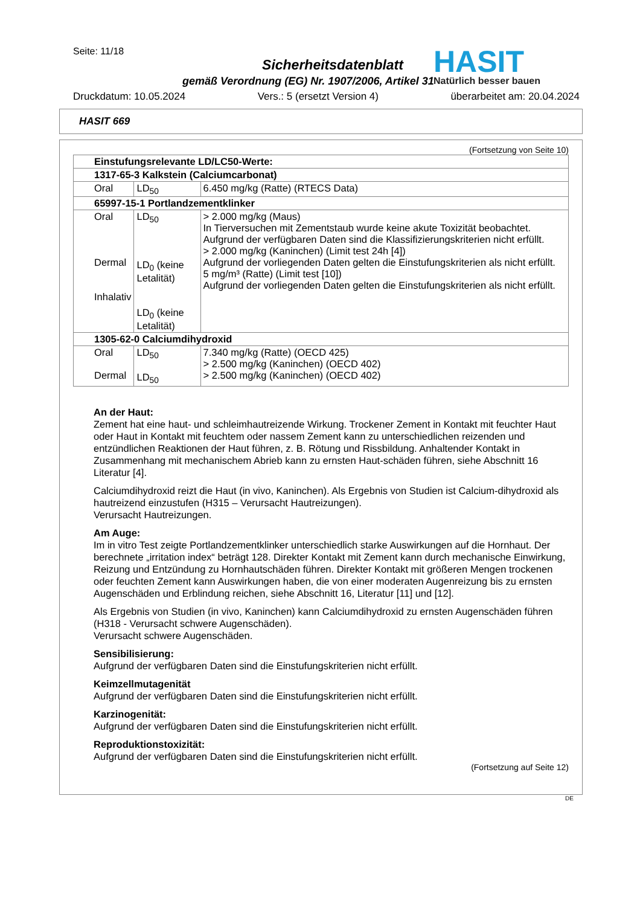Seite: 11/18
HASIT
Natürlich besser bauen
Sicherheitsdatenblatt
gemäß Verordnung (EG) Nr. 1907/2006, Artikel 31
Druckdatum: 10.05.2024 Vers.: 5 (ersetzt Version 4) überarbeitet am: 20.04.2024
HASIT 669
(Fortsetzung von Seite 10)
| Einstufungsrelevante LD/LC50-Werte: | | |
| 1317-65-3 Kalkstein (Calciumcarbonat) | | |
| Oral | LD<sub>50</sub> | 6.450 mg/kg (Ratte) (RTECS Data) |
| 65997-15-1 Portlandzementklinker | | |
| Oral Dermal Inhalativ | LD<sub>50</sub> LD<sub>0</sub> (keine Letalität) LD<sub>0</sub> (keine Letalität) | > 2.000 mg/kg (Maus) In Tierversuchen mit Zementstaub wurde keine akute Toxizität beobachtet. Aufgrund der verfügbaren Daten sind die Klassifizierungskriterien nicht erfüllt. > 2.000 mg/kg (Kaninchen) (Limit test 24h [4]) Aufgrund der vorliegenden Daten gelten die Einstufungskriterien als nicht erfüllt. 5 mg/m³ (Ratte) (Limit test [10]) Aufgrund der vorliegenden Daten gelten die Einstufungskriterien als nicht erfüllt. |
| 1305-62-0 Calciumdihydroxid | | |
| Oral Dermal | LD<sub>50</sub> LD<sub>50</sub> | 7.340 mg/kg (Ratte) (OECD 425) > 2.500 mg/kg (Kaninchen) (OECD 402) > 2.500 mg/kg (Kaninchen) (OECD 402) |
An der Haut:
Zement hat eine haut- und schleimhautreizende Wirkung. Trockener Zement in Kontakt mit feuchter Haut oder Haut in Kontakt mit feuchtem oder nassem Zement kann zu unterschiedlichen reizenden und entzündlichen Reaktionen der Haut führen, z. B. Rötung und Rissbildung. Anhaltender Kontakt in Zusammenhang mit mechanischem Abrieb kann zu ernsten Haut-schäden führen, siehe Abschnitt 16 Literatur [4].
Calciumdihydroxid reizt die Haut (in vivo, Kaninchen). Als Ergebnis von Studien ist Calcium-dihydroxid als hautreizend einzustufen (H315 – Verursacht Hautreizungen).
Verursacht Hautreizungen.
Am Auge:
Im in vitro Test zeigte Portlandzementklinker unterschiedlich starke Auswirkungen auf die Hornhaut. Der berechnete „irritation index“ beträgt 128. Direkter Kontakt mit Zement kann durch mechanische Einwirkung, Reizung und Entzündung zu Hornhautschäden führen. Direkter Kontakt mit größeren Mengen trockenen oder feuchten Zement kann Auswirkungen haben, die von einer moderaten Augenreizung bis zu ernsten Augenschäden und Erblindung reichen, siehe Abschnitt 16, Literatur [11] und [12].
Als Ergebnis von Studien (in vivo, Kaninchen) kann Calciumdihydroxid zu ernsten Augenschäden führen (H318 - Verursacht schwere Augenschäden).
Verursacht schwere Augenschäden.
Sensibilisierung:
Aufgrund der verfügbaren Daten sind die Einstufungskriterien nicht erfüllt.
Keimzellmutagenität
Aufgrund der verfügbaren Daten sind die Einstufungskriterien nicht erfüllt.
Karzinogenität:
Aufgrund der verfügbaren Daten sind die Einstufungskriterien nicht erfüllt.
Reproduktionstoxizität:
Aufgrund der verfügbaren Daten sind die Einstufungskriterien nicht erfüllt.
(Fortsetzung auf Seite 12)
DE